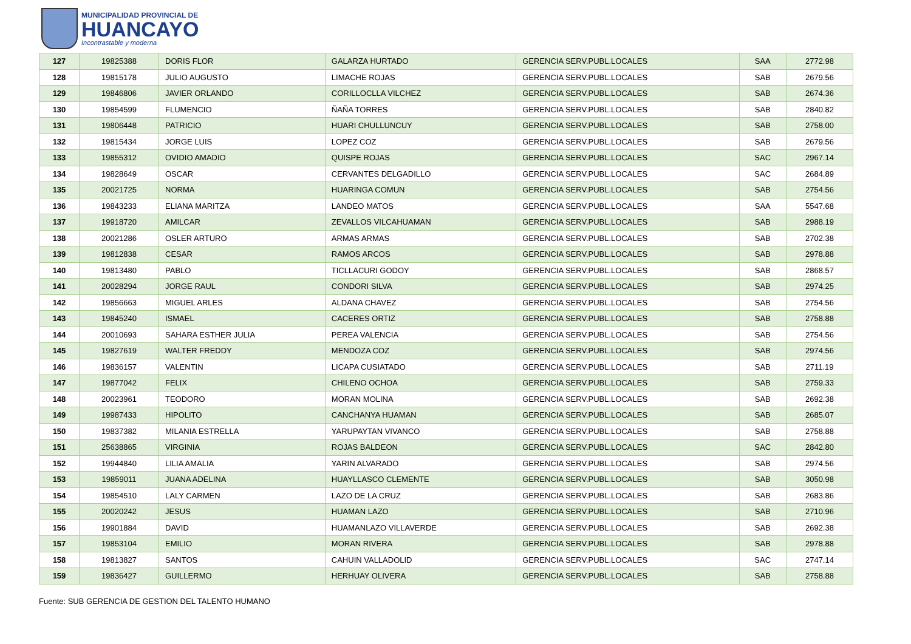MUNICIPALIDAD PROVINCIAL DE
HUANCAYO
Incontrastable y moderna
| 127 | 19825388 | DORIS FLOR | GALARZA HURTADO | GERENCIA SERV.PUBL.LOCALES | SAA | 2772.98 |
| 128 | 19815178 | JULIO AUGUSTO | LIMACHE ROJAS | GERENCIA SERV.PUBL.LOCALES | SAB | 2679.56 |
| 129 | 19846806 | JAVIER ORLANDO | CORILLOCLLA VILCHEZ | GERENCIA SERV.PUBL.LOCALES | SAB | 2674.36 |
| 130 | 19854599 | FLUMENCIO | ÑAÑA TORRES | GERENCIA SERV.PUBL.LOCALES | SAB | 2840.82 |
| 131 | 19806448 | PATRICIO | HUARI CHULLUNCUY | GERENCIA SERV.PUBL.LOCALES | SAB | 2758.00 |
| 132 | 19815434 | JORGE LUIS | LOPEZ COZ | GERENCIA SERV.PUBL.LOCALES | SAB | 2679.56 |
| 133 | 19855312 | OVIDIO AMADIO | QUISPE ROJAS | GERENCIA SERV.PUBL.LOCALES | SAC | 2967.14 |
| 134 | 19828649 | OSCAR | CERVANTES DELGADILLO | GERENCIA SERV.PUBL.LOCALES | SAC | 2684.89 |
| 135 | 20021725 | NORMA | HUARINGA COMUN | GERENCIA SERV.PUBL.LOCALES | SAB | 2754.56 |
| 136 | 19843233 | ELIANA MARITZA | LANDEO MATOS | GERENCIA SERV.PUBL.LOCALES | SAA | 5547.68 |
| 137 | 19918720 | AMILCAR | ZEVALLOS VILCAHUAMAN | GERENCIA SERV.PUBL.LOCALES | SAB | 2988.19 |
| 138 | 20021286 | OSLER ARTURO | ARMAS ARMAS | GERENCIA SERV.PUBL.LOCALES | SAB | 2702.38 |
| 139 | 19812838 | CESAR | RAMOS ARCOS | GERENCIA SERV.PUBL.LOCALES | SAB | 2978.88 |
| 140 | 19813480 | PABLO | TICLLACURI GODOY | GERENCIA SERV.PUBL.LOCALES | SAB | 2868.57 |
| 141 | 20028294 | JORGE RAUL | CONDORI SILVA | GERENCIA SERV.PUBL.LOCALES | SAB | 2974.25 |
| 142 | 19856663 | MIGUEL ARLES | ALDANA CHAVEZ | GERENCIA SERV.PUBL.LOCALES | SAB | 2754.56 |
| 143 | 19845240 | ISMAEL | CACERES ORTIZ | GERENCIA SERV.PUBL.LOCALES | SAB | 2758.88 |
| 144 | 20010693 | SAHARA ESTHER JULIA | PEREA VALENCIA | GERENCIA SERV.PUBL.LOCALES | SAB | 2754.56 |
| 145 | 19827619 | WALTER FREDDY | MENDOZA COZ | GERENCIA SERV.PUBL.LOCALES | SAB | 2974.56 |
| 146 | 19836157 | VALENTIN | LICAPA CUSIATADO | GERENCIA SERV.PUBL.LOCALES | SAB | 2711.19 |
| 147 | 19877042 | FELIX | CHILENO OCHOA | GERENCIA SERV.PUBL.LOCALES | SAB | 2759.33 |
| 148 | 20023961 | TEODORO | MORAN MOLINA | GERENCIA SERV.PUBL.LOCALES | SAB | 2692.38 |
| 149 | 19987433 | HIPOLITO | CANCHANYA HUAMAN | GERENCIA SERV.PUBL.LOCALES | SAB | 2685.07 |
| 150 | 19837382 | MILANIA ESTRELLA | YARUPAYTAN VIVANCO | GERENCIA SERV.PUBL.LOCALES | SAB | 2758.88 |
| 151 | 25638865 | VIRGINIA | ROJAS BALDEON | GERENCIA SERV.PUBL.LOCALES | SAC | 2842.80 |
| 152 | 19944840 | LILIA AMALIA | YARIN ALVARADO | GERENCIA SERV.PUBL.LOCALES | SAB | 2974.56 |
| 153 | 19859011 | JUANA ADELINA | HUAYLLASCO CLEMENTE | GERENCIA SERV.PUBL.LOCALES | SAB | 3050.98 |
| 154 | 19854510 | LALY CARMEN | LAZO DE LA CRUZ | GERENCIA SERV.PUBL.LOCALES | SAB | 2683.86 |
| 155 | 20020242 | JESUS | HUAMAN LAZO | GERENCIA SERV.PUBL.LOCALES | SAB | 2710.96 |
| 156 | 19901884 | DAVID | HUAMANLAZO VILLAVERDE | GERENCIA SERV.PUBL.LOCALES | SAB | 2692.38 |
| 157 | 19853104 | EMILIO | MORAN RIVERA | GERENCIA SERV.PUBL.LOCALES | SAB | 2978.88 |
| 158 | 19813827 | SANTOS | CAHUIN VALLADOLID | GERENCIA SERV.PUBL.LOCALES | SAC | 2747.14 |
| 159 | 19836427 | GUILLERMO | HERHUAY OLIVERA | GERENCIA SERV.PUBL.LOCALES | SAB | 2758.88 |
Fuente: SUB GERENCIA DE GESTION DEL TALENTO HUMANO